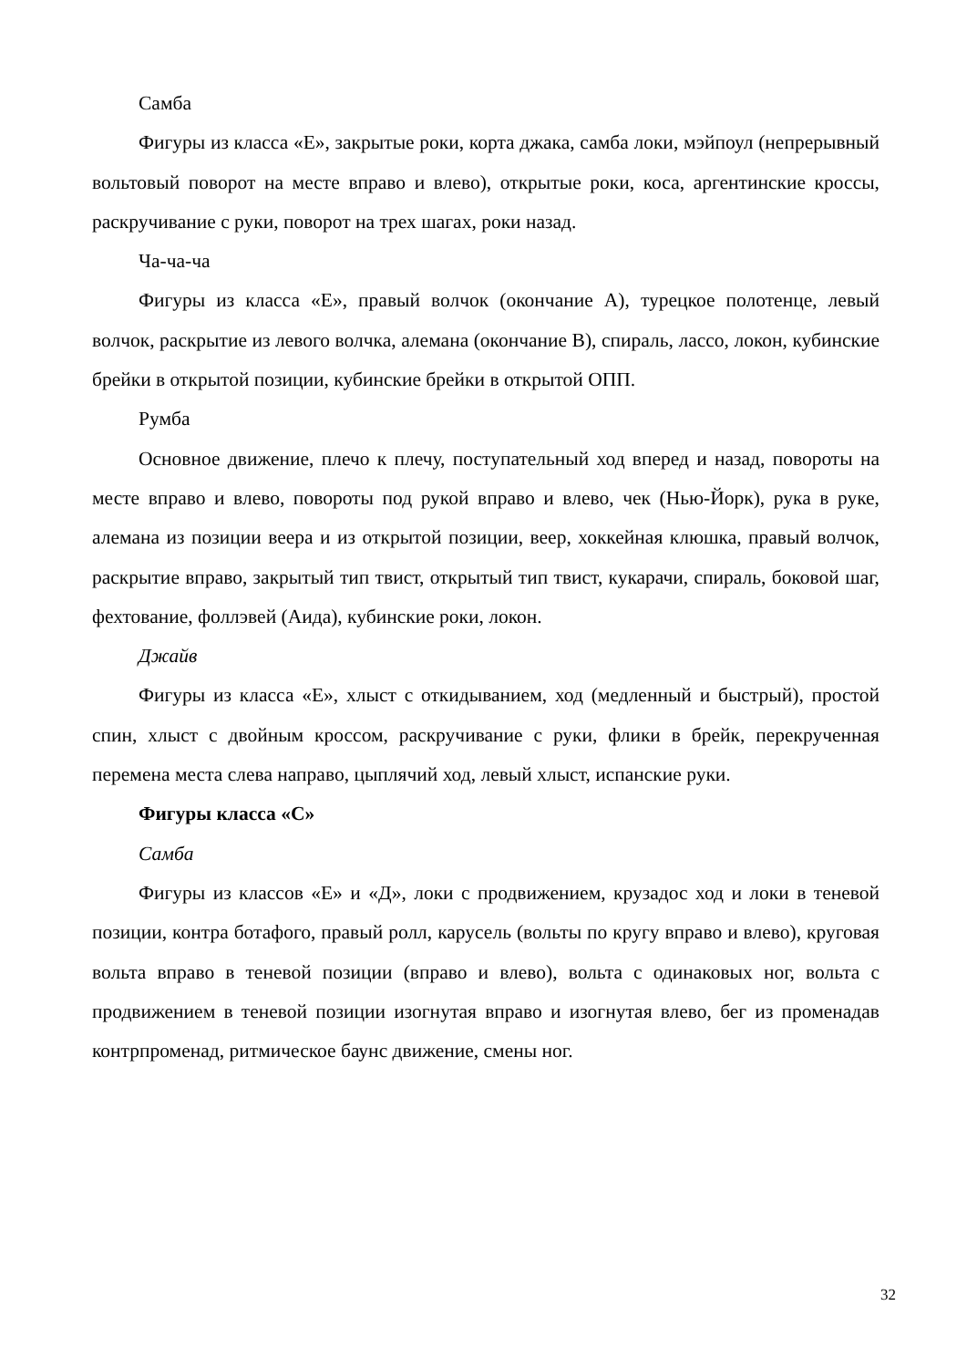Самба
Фигуры из класса «Е», закрытые роки, корта джака, самба локи, мэйпоул (непрерывный вольтовый поворот на месте вправо и влево), открытые роки, коса, аргентинские кроссы, раскручивание с руки, поворот на трех шагах, роки назад.
Ча-ча-ча
Фигуры из класса «Е», правый волчок (окончание А), турецкое полотенце, левый волчок, раскрытие из левого волчка, алемана (окончание В), спираль, лассо, локон, кубинские брейки в открытой позиции, кубинские брейки в открытой ОПП.
Румба
Основное движение, плечо к плечу, поступательный ход вперед и назад, повороты на месте вправо и влево, повороты под рукой вправо и влево, чек (Нью-Йорк), рука в руке, алемана из позиции веера и из открытой позиции, веер, хоккейная клюшка, правый волчок, раскрытие вправо, закрытый тип твист, открытый тип твист, кукарачи, спираль, боковой шаг, фехтование, фоллэвей (Аида), кубинские роки, локон.
Джайв
Фигуры из класса «Е», хлыст с откидыванием, ход (медленный и быстрый), простой спин, хлыст с двойным кроссом, раскручивание с руки, флики в брейк, перекрученная перемена места слева направо, цыплячий ход, левый хлыст, испанские руки.
Фигуры класса «С»
Самба
Фигуры из классов «Е» и «Д», локи с продвижением, крузадос ход и локи в теневой позиции, контра ботафого, правый ролл, карусель (вольты по кругу вправо и влево), круговая вольта вправо в теневой позиции (вправо и влево), вольта с одинаковых ног, вольта с продвижением в теневой позиции изогнутая вправо и изогнутая влево, бег из променадав контрпроменад, ритмическое баунс движение, смены ног.
32